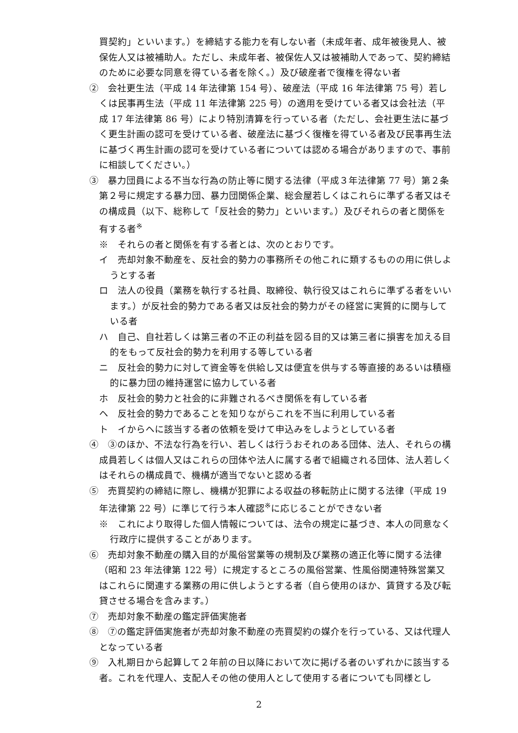買契約」といいます。）を締結する能力を有しない者（未成年者、成年被後見人、被保佐人又は被補助人。ただし、未成年者、被保佐人又は被補助人であって、契約締結のために必要な同意を得ている者を除く。）及び破産者で復権を得ない者
②　会社更生法（平成 14 年法律第 154 号）、破産法（平成 16 年法律第 75 号）若しくは民事再生法（平成 11 年法律第 225 号）の適用を受けている者又は会社法（平成 17 年法律第 86 号）により特別清算を行っている者（ただし、会社更生法に基づく更生計画の認可を受けている者、破産法に基づく復権を得ている者及び民事再生法に基づく再生計画の認可を受けている者については認める場合がありますので、事前に相談してください。）
③　暴力団員による不当な行為の防止等に関する法律（平成３年法律第 77 号）第２条第２号に規定する暴力団、暴力団関係企業、総会屋若しくはこれらに準ずる者又はその構成員（以下、総称して「反社会的勢力」といいます。）及びそれらの者と関係を有する者<sup>※</sup>
※　それらの者と関係を有する者とは、次のとおりです。
イ　売却対象不動産を、反社会的勢力の事務所その他これに類するものの用に供しようとする者
ロ　法人の役員（業務を執行する社員、取締役、執行役又はこれらに準ずる者をいいます。）が反社会的勢力である者又は反社会的勢力がその経営に実質的に関与している者
ハ　自己、自社若しくは第三者の不正の利益を図る目的又は第三者に損害を加える目的をもって反社会的勢力を利用する等している者
ニ　反社会的勢力に対して資金等を供給し又は便宜を供与する等直接的あるいは積極的に暴力団の維持運営に協力している者
ホ　反社会的勢力と社会的に非難されるべき関係を有している者
ヘ　反社会的勢力であることを知りながらこれを不当に利用している者
ト　イからヘに該当する者の依頼を受けて申込みをしようとしている者
④　③のほか、不法な行為を行い、若しくは行うおそれのある団体、法人、それらの構成員若しくは個人又はこれらの団体や法人に属する者で組織される団体、法人若しくはそれらの構成員で、機構が適当でないと認める者
⑤　売買契約の締結に際し、機構が犯罪による収益の移転防止に関する法律（平成 19 年法律第 22 号）に準じて行う本人確認<sup>※</sup>に応じることができない者
※　これにより取得した個人情報については、法令の規定に基づき、本人の同意なく行政庁に提供することがあります。
⑥　売却対象不動産の購入目的が風俗営業等の規制及び業務の適正化等に関する法律（昭和 23 年法律第 122 号）に規定するところの風俗営業、性風俗関連特殊営業又はこれらに関連する業務の用に供しようとする者（自ら使用のほか、賃貸する及び転貸させる場合を含みます。）
⑦　売却対象不動産の鑑定評価実施者
⑧　⑦の鑑定評価実施者が売却対象不動産の売買契約の媒介を行っている、又は代理人となっている者
⑨　入札期日から起算して２年前の日以降において次に掲げる者のいずれかに該当する者。これを代理人、支配人その他の使用人として使用する者についても同様とし
2